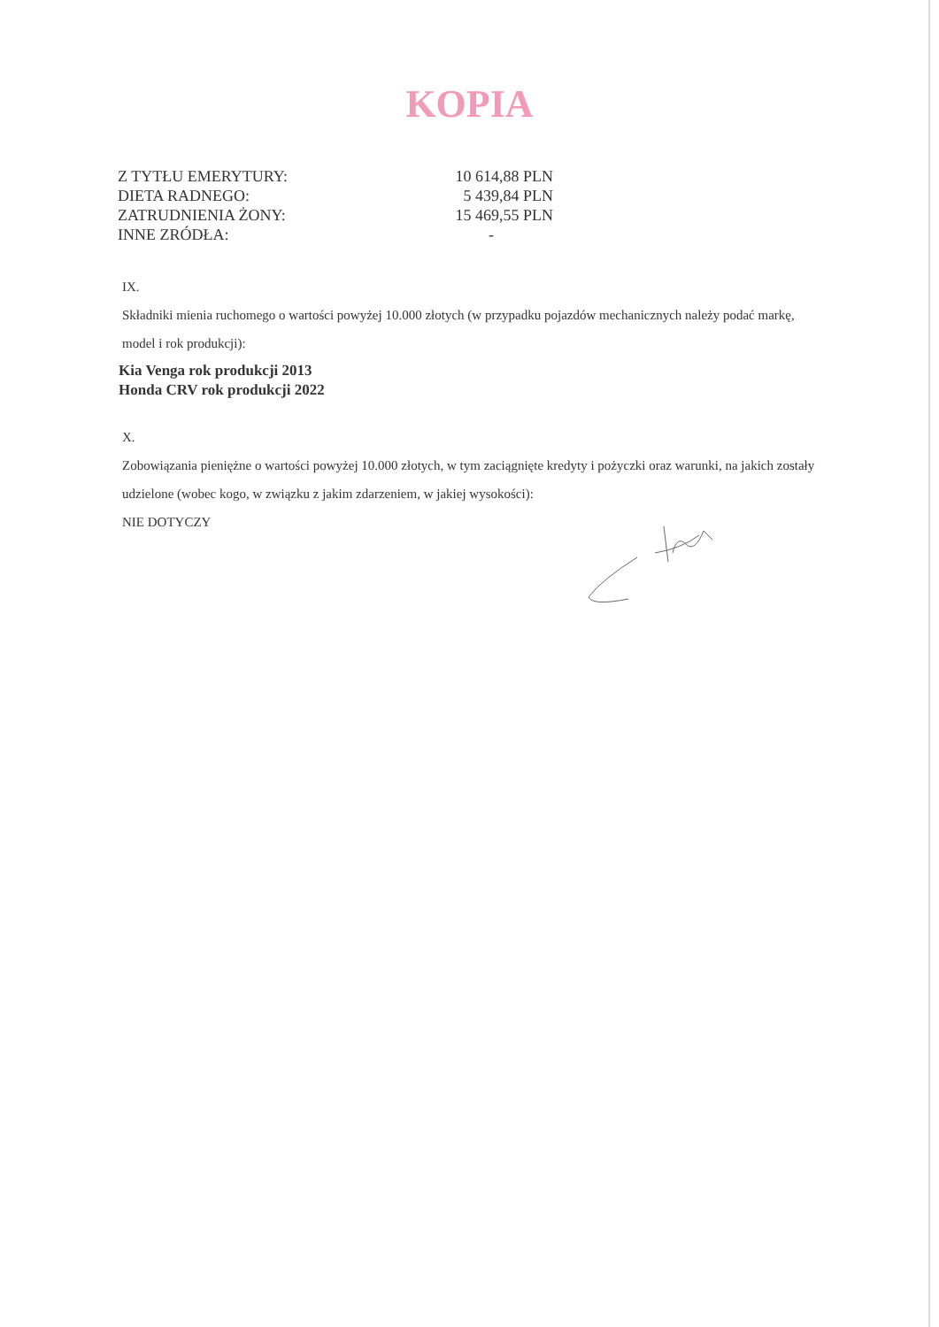KOPIA
| Z TYTŁU EMERYTURY: | 10 614,88 PLN |
| DIETA RADNEGO: | 5 439,84 PLN |
| ZATRUDNIENIA ŻONY: | 15 469,55 PLN |
| INNE ZRÓDŁA: | - |
IX.
Składniki mienia ruchomego o wartości powyżej 10.000 złotych (w przypadku pojazdów mechanicznych należy podać markę, model i rok produkcji):
Kia Venga rok produkcji 2013
Honda CRV rok produkcji 2022
X.
Zobowiązania pieniężne o wartości powyżej 10.000 złotych, w tym zaciągnięte kredyty i pożyczki oraz warunki, na jakich zostały udzielone (wobec kogo, w związku z jakim zdarzeniem, w jakiej wysokości):
NIE DOTYCZY